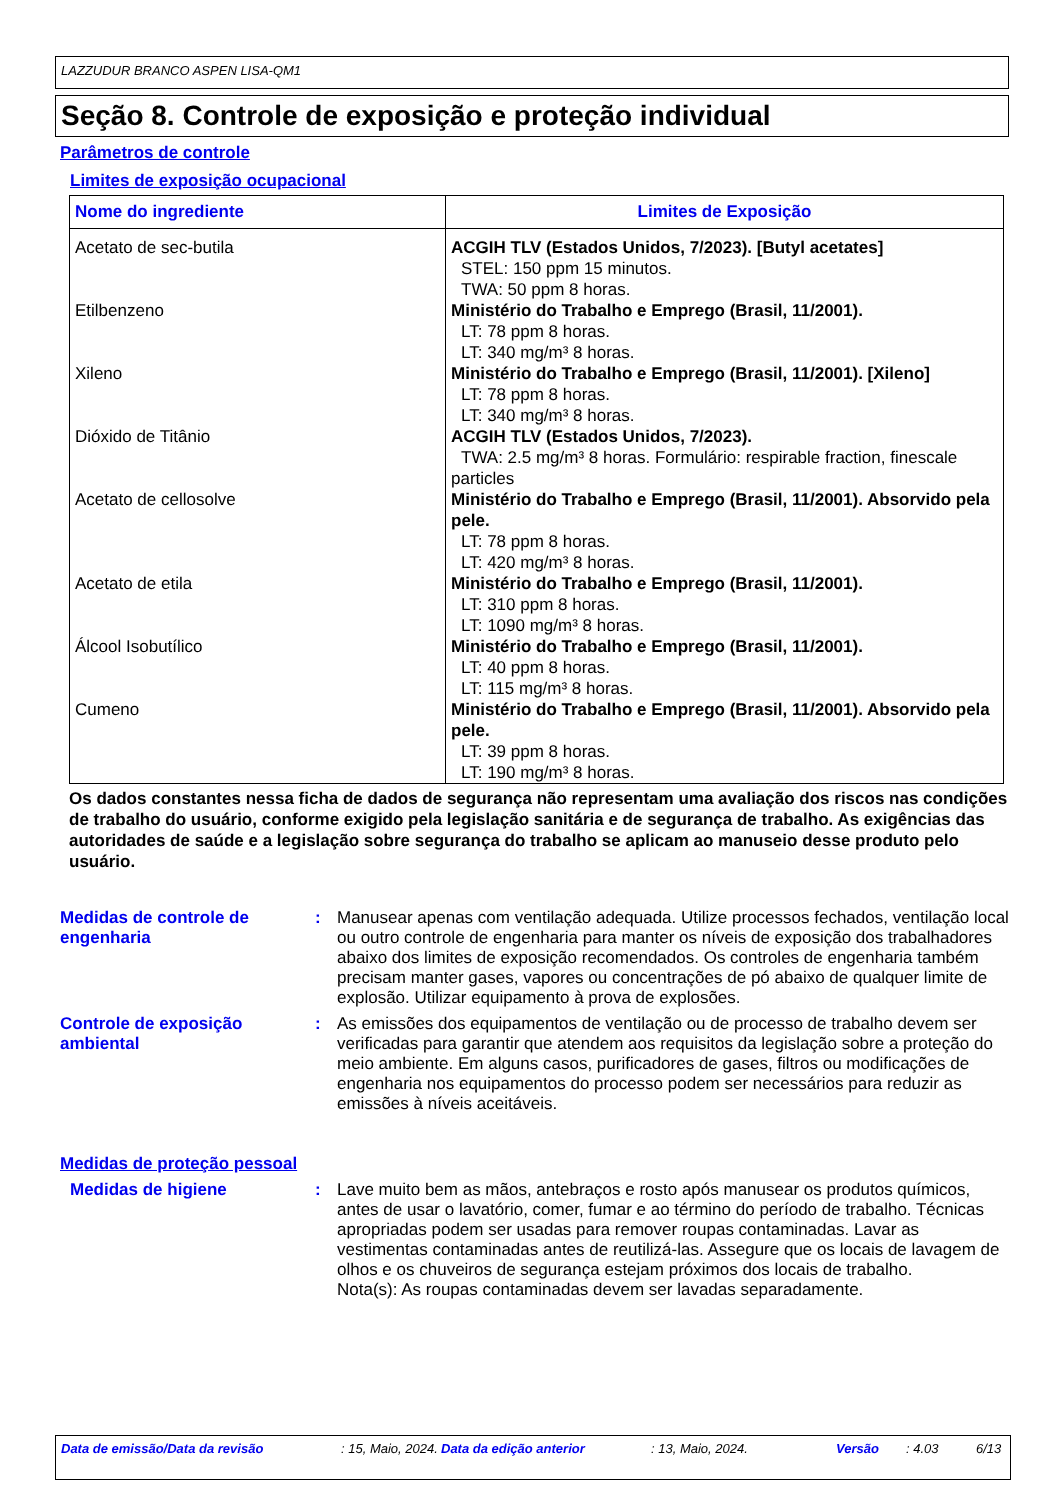LAZZUDUR BRANCO ASPEN LISA-QM1
Seção 8. Controle de exposição e proteção individual
Parâmetros de controle
Limites de exposição ocupacional
| Nome do ingrediente | Limites de Exposição |
| --- | --- |
| Acetato de sec-butila | ACGIH TLV (Estados Unidos, 7/2023). [Butyl acetates] STEL: 150 ppm 15 minutos. TWA: 50 ppm 8 horas. |
| Etilbenzeno | Ministério do Trabalho e Emprego (Brasil, 11/2001). LT: 78 ppm 8 horas. LT: 340 mg/m³ 8 horas. |
| Xileno | Ministério do Trabalho e Emprego (Brasil, 11/2001). [Xileno] LT: 78 ppm 8 horas. LT: 340 mg/m³ 8 horas. |
| Dióxido de Titânio | ACGIH TLV (Estados Unidos, 7/2023). TWA: 2.5 mg/m³ 8 horas. Formulário: respirable fraction, finescale particles |
| Acetato de cellosolve | Ministério do Trabalho e Emprego (Brasil, 11/2001). Absorvido pela pele. LT: 78 ppm 8 horas. LT: 420 mg/m³ 8 horas. |
| Acetato de etila | Ministério do Trabalho e Emprego (Brasil, 11/2001). LT: 310 ppm 8 horas. LT: 1090 mg/m³ 8 horas. |
| Álcool Isobutílico | Ministério do Trabalho e Emprego (Brasil, 11/2001). LT: 40 ppm 8 horas. LT: 115 mg/m³ 8 horas. |
| Cumeno | Ministério do Trabalho e Emprego (Brasil, 11/2001). Absorvido pela pele. LT: 39 ppm 8 horas. LT: 190 mg/m³ 8 horas. |
Os dados constantes nessa ficha de dados de segurança não representam uma avaliação dos riscos nas condições de trabalho do usuário, conforme exigido pela legislação sanitária e de segurança de trabalho. As exigências das autoridades de saúde e a legislação sobre segurança do trabalho se aplicam ao manuseio desse produto pelo usuário.
Medidas de controle de engenharia
: Manusear apenas com ventilação adequada. Utilize processos fechados, ventilação local ou outro controle de engenharia para manter os níveis de exposição dos trabalhadores abaixo dos limites de exposição recomendados. Os controles de engenharia também precisam manter gases, vapores ou concentrações de pó abaixo de qualquer limite de explosão. Utilizar equipamento à prova de explosões.
Controle de exposição ambiental
: As emissões dos equipamentos de ventilação ou de processo de trabalho devem ser verificadas para garantir que atendem aos requisitos da legislação sobre a proteção do meio ambiente. Em alguns casos, purificadores de gases, filtros ou modificações de engenharia nos equipamentos do processo podem ser necessários para reduzir as emissões à níveis aceitáveis.
Medidas de proteção pessoal
Medidas de higiene : Lave muito bem as mãos, antebraços e rosto após manusear os produtos químicos, antes de usar o lavatório, comer, fumar e ao término do período de trabalho. Técnicas apropriadas podem ser usadas para remover roupas contaminadas. Lavar as vestimentas contaminadas antes de reutilizá-las. Assegure que os locais de lavagem de olhos e os chuveiros de segurança estejam próximos dos locais de trabalho.
Nota(s): As roupas contaminadas devem ser lavadas separadamente.
Data de emissão/Data da revisão : 15, Maio, 2024.
Data da edição anterior : 13, Maio, 2024. Versão : 4.03 6/13